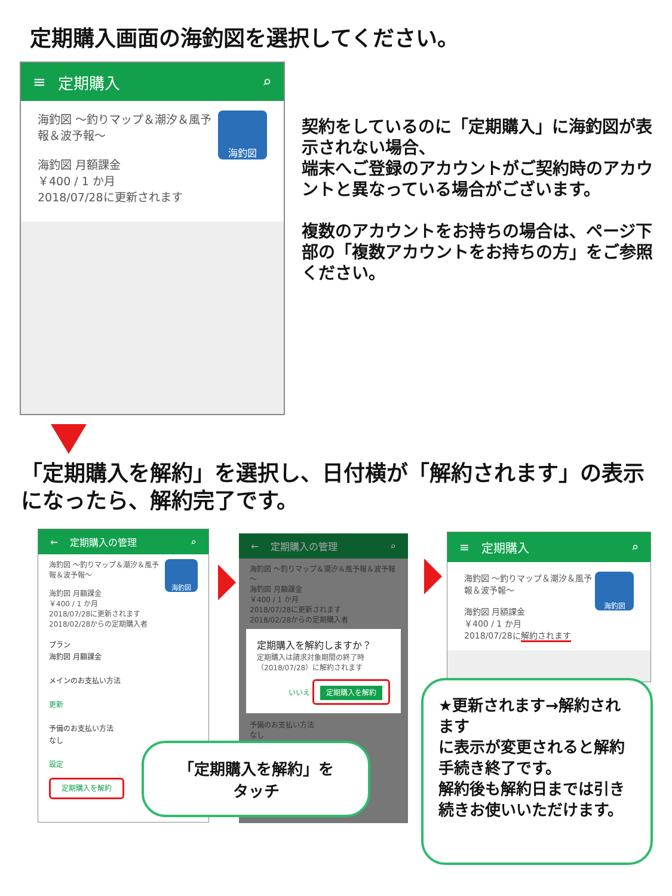定期購入画面の海釣図を選択してください。
≡ 定期購入 ⌕
海釣図
海釣図 ～釣りマップ＆潮汐＆風予報＆波予報～
海釣図 月額課金
￥400 / 1 か月
2018/07/28に更新されます
契約をしているのに「定期購入」に海釣図が表示されない場合、
端末へご登録のアカウントがご契約時のアカウントと異なっている場合がございます。
複数のアカウントをお持ちの場合は、ページ下部の「複数アカウントをお持ちの方」をご参照ください。
「定期購入を解約」を選択し、日付横が「解約されます」の表示になったら、解約完了です。
← 定期購入の管理 ⌕
海釣図
海釣図 ～釣りマップ＆潮汐＆風予報＆波予報～
海釣図 月額課金
￥400 / 1 か月
2018/07/28に更新されます
2018/02/28からの定期購入者
プラン
海釣図 月額課金
メインのお支払い方法
更新
予備のお支払い方法
なし
設定
定期購入を解約
← 定期購入の管理 ⌕
海釣図 ～釣りマップ＆潮汐＆風予報＆波予報～
海釣図 月額課金
￥400 / 1 か月
2018/07/28に更新されます
2018/02/28からの定期購入者
定期購入を解約しますか？
定期購入は請求対象期間の終了時（2018/07/28）に解約されます
いいえ 定期購入を解約
予備のお支払い方法
なし
≡ 定期購入 ⌕
海釣図
海釣図 ～釣りマップ＆潮汐＆風予報＆波予報～
海釣図 月額課金
￥400 / 1 か月
2018/07/28に解約されます
「定期購入を解約」を
タッチ
★更新されます→解約されます
に表示が変更されると解約手続き終了です。
解約後も解約日までは引き続きお使いいただけます。